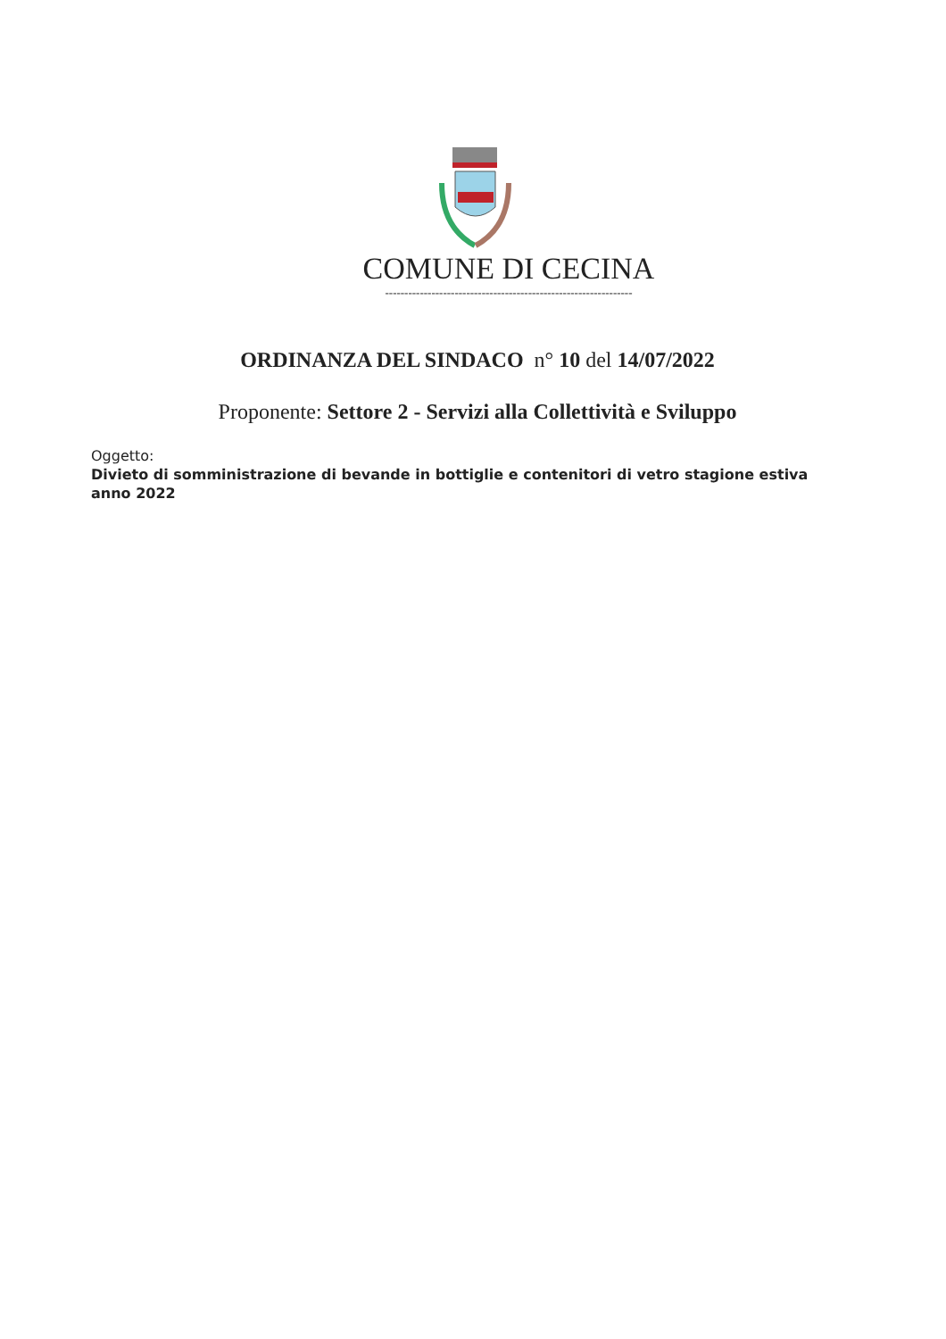COMUNE DI CECINA
----------------------------------------------------------------
ORDINANZA DEL SINDACO n° 10 del 14/07/2022
Proponente: Settore 2 - Servizi alla Collettività e Sviluppo
Oggetto:
Divieto di somministrazione di bevande in bottiglie e contenitori di vetro stagione estiva
anno 2022